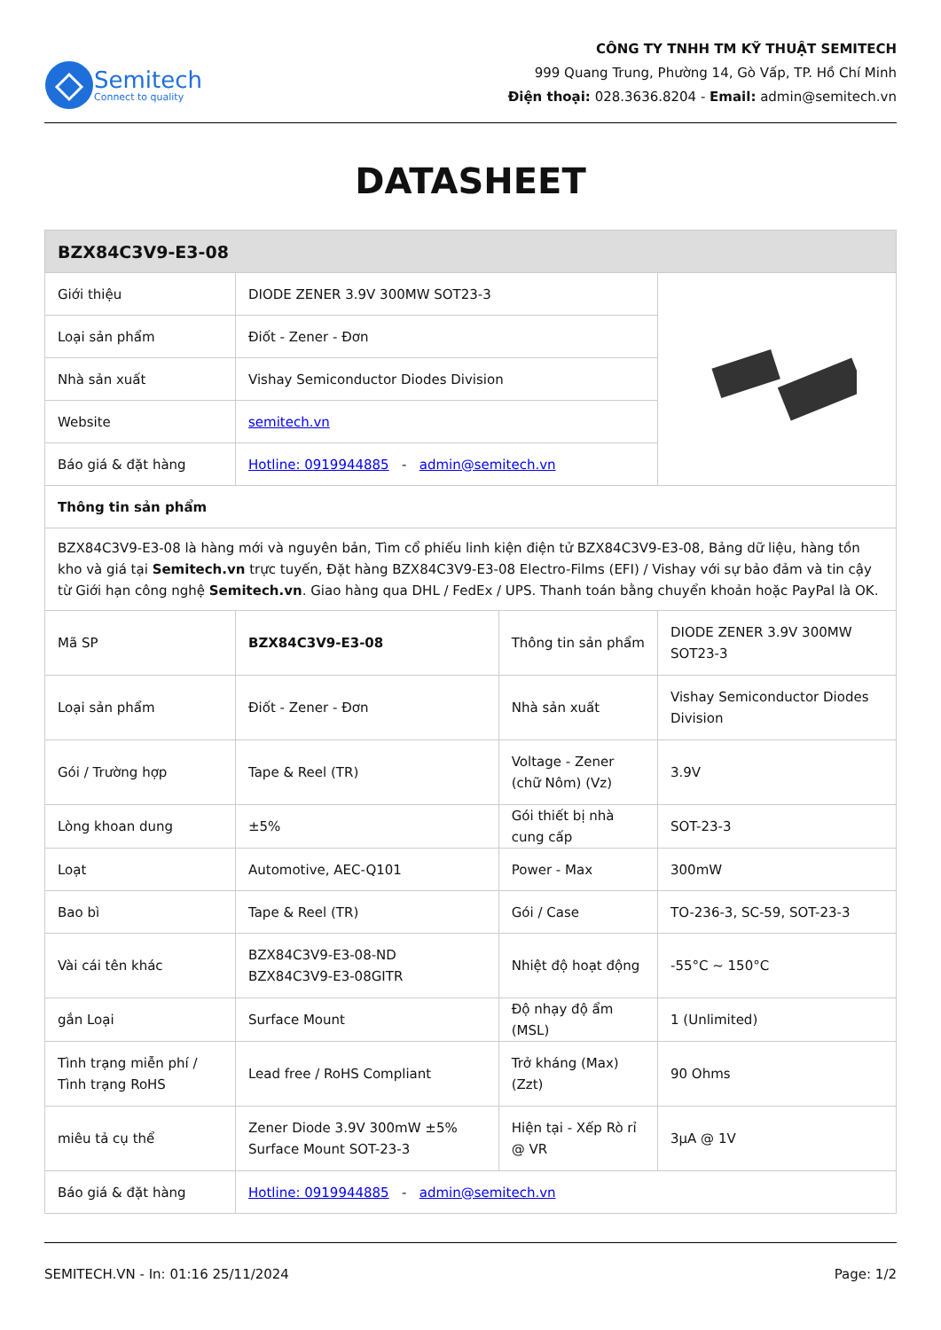Semitech
Connect to quality
CÔNG TY TNHH TM KỸ THUẬT SEMITECH
999 Quang Trung, Phường 14, Gò Vấp, TP. Hồ Chí Minh
Điện thoại: 028.3636.8204 - Email: admin@semitech.vn
DATASHEET
| BZX84C3V9-E3-08 | | | |
| --- | --- | --- | --- |
| Giới thiệu | DIODE ZENER 3.9V 300MW SOT23-3 | | |
| Loại sản phẩm | Điốt - Zener - Đơn | | |
| Nhà sản xuất | Vishay Semiconductor Diodes Division | | |
| Website | semitech.vn | | |
| Báo giá & đặt hàng | Hotline: 0919944885 - admin@semitech.vn | | |
| Thông tin sản phẩm | | | |
| BZX84C3V9-E3-08 là hàng mới và nguyên bản, Tìm cổ phiếu linh kiện điện tử BZX84C3V9-E3-08, Bảng dữ liệu, hàng tồn kho và giá tại Semitech.vn trực tuyến, Đặt hàng BZX84C3V9-E3-08 Electro-Films (EFI) / Vishay với sự bảo đảm và tin cậy từ Giới hạn công nghệ Semitech.vn . Giao hàng qua DHL / FedEx / UPS. Thanh toán bằng chuyển khoản hoặc PayPal là OK. | | | |
| Mã SP | BZX84C3V9-E3-08 | Thông tin sản phẩm | DIODE ZENER 3.9V 300MW SOT23-3 |
| Loại sản phẩm | Điốt - Zener - Đơn | Nhà sản xuất | Vishay Semiconductor Diodes Division |
| Gói / Trường hợp | Tape & Reel (TR) | Voltage - Zener (chữ Nôm) (Vz) | 3.9V |
| Lòng khoan dung | ±5% | Gói thiết bị nhà cung cấp | SOT-23-3 |
| Loạt | Automotive, AEC-Q101 | Power - Max | 300mW |
| Bao bì | Tape & Reel (TR) | Gói / Case | TO-236-3, SC-59, SOT-23-3 |
| Vài cái tên khác | BZX84C3V9-E3-08-ND BZX84C3V9-E3-08GITR | Nhiệt độ hoạt động | -55°C ~ 150°C |
| gắn Loại | Surface Mount | Độ nhạy độ ẩm (MSL) | 1 (Unlimited) |
| Tình trạng miễn phí / Tình trạng RoHS | Lead free / RoHS Compliant | Trở kháng (Max) (Zzt) | 90 Ohms |
| miêu tả cụ thể | Zener Diode 3.9V 300mW ±5% Surface Mount SOT-23-3 | Hiện tại - Xếp Rò rỉ @ VR | 3µA @ 1V |
| Báo giá & đặt hàng | Hotline: 0919944885 - admin@semitech.vn | | |
SEMITECH.VN - In: 01:16 25/11/2024 Page: 1/2